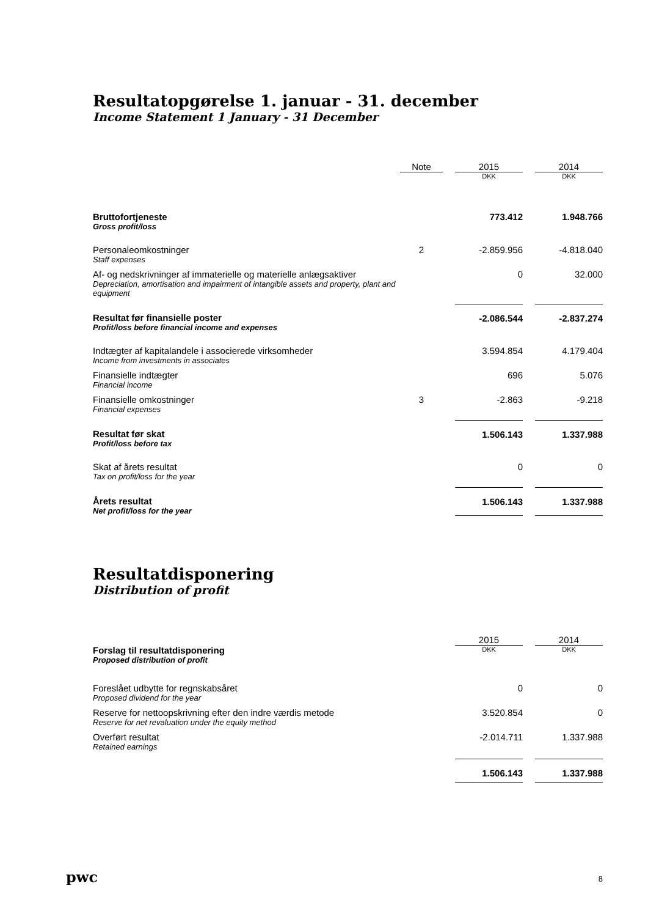Resultatopgørelse 1. januar - 31. december
Income Statement 1 January - 31 December
| | Note | | 2015 | | 2014 |
| | | | DKK | | DKK |
| Bruttofortjeneste Gross profit/loss | | | 773.412 | | 1.948.766 |
| Personaleomkostninger Staff expenses | 2 | | -2.859.956 | | -4.818.040 |
| Af- og nedskrivninger af immaterielle og materielle anlægsaktiver Depreciation, amortisation and impairment of intangible assets and property, plant and equipment | | | 0 | | 32.000 |
| Resultat før finansielle poster Profit/loss before financial income and expenses | | | -2.086.544 | | -2.837.274 |
| Indtægter af kapitalandele i associerede virksomheder Income from investments in associates | | | 3.594.854 | | 4.179.404 |
| Finansielle indtægter Financial income | | | 696 | | 5.076 |
| Finansielle omkostninger Financial expenses | 3 | | -2.863 | | -9.218 |
| Resultat før skat Profit/loss before tax | | | 1.506.143 | | 1.337.988 |
| Skat af årets resultat Tax on profit/loss for the year | | | 0 | | 0 |
| Årets resultat Net profit/loss for the year | | | 1.506.143 | | 1.337.988 |
Resultatdisponering
Distribution of profit
| | | | 2015 | | 2014 |
| Forslag til resultatdisponering Proposed distribution of profit | | | DKK | | DKK |
| Foreslået udbytte for regnskabsåret Proposed dividend for the year | | | 0 | | 0 |
| Reserve for nettoopskrivning efter den indre værdis metode Reserve for net revaluation under the equity method | | | 3.520.854 | | 0 |
| Overført resultat Retained earnings | | | -2.014.711 | | 1.337.988 |
| | | | 1.506.143 | | 1.337.988 |
pwc 8